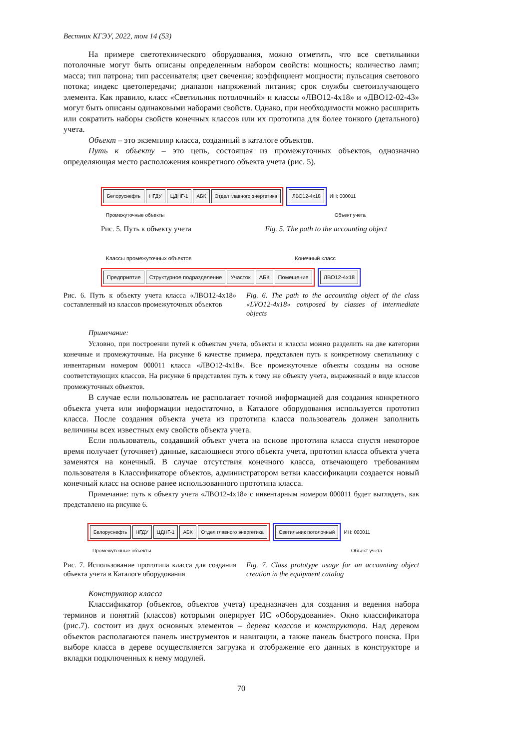Вестник КГЭУ, 2022, том 14 (53)
На примере светотехнического оборудования, можно отметить, что все светильники потолочные могут быть описаны определенным набором свойств: мощность; количество ламп; масса; тип патрона; тип рассеивателя; цвет свечения; коэффициент мощности; пульсация светового потока; индекс цветопередачи; диапазон напряжений питания; срок службы светоизлучающего элемента. Как правило, класс «Светильник потолочный» и классы «ЛВО12-4х18» и «ДВО12-02-43» могут быть описаны одинаковыми наборами свойств. Однако, при необходимости можно расширить или сократить наборы свойств конечных классов или их прототипа для более тонкого (детального) учета.
Объект – это экземпляр класса, созданный в каталоге объектов.
Путь к объекту – это цепь, состоящая из промежуточных объектов, однозначно определяющая место расположения конкретного объекта учета (рис. 5).
Белоруснефть НГДУ ЦДНГ-1 АБК Отдел главного энергетика
ЛВО12-4х18
ИН: 000011
Промежуточные объекты Объект учета
Рис. 5. Путь к объекту учета Fig. 5. The path to the accounting object
Классы промежуточных объектов Конечный класс
Предприятие Структурное подразделение Участок АБК Помещение
ЛВО12-4х18
Рис. 6. Путь к объекту учета класса «ЛВО12-4х18» составленный из классов промежуточных объектов
Fig. 6. The path to the accounting object of the class «LVO12-4x18» composed by classes of intermediate objects
Примечание:
Условно, при построении путей к объектам учета, объекты и классы можно разделить на две категории конечные и промежуточные. На рисунке 6 качестве примера, представлен путь к конкретному светильнику с инвентарным номером 000011 класса «ЛВО12-4х18». Все промежуточные объекты созданы на основе соответствующих классов. На рисунке 6 представлен путь к тому же объекту учета, выраженный в виде классов промежуточных объектов.
В случае если пользователь не располагает точной информацией для создания конкретного объекта учета или информации недостаточно, в Каталоге оборудования используется прототип класса. После создания объекта учета из прототипа класса пользователь должен заполнить величины всех известных ему свойств объекта учета.
Если пользователь, создавший объект учета на основе прототипа класса спустя некоторое время получает (уточняет) данные, касающиеся этого объекта учета, прототип класса объекта учета заменятся на конечный. В случае отсутствия конечного класса, отвечающего требованиям пользователя в Классификаторе объектов, администратором ветви классификации создается новый конечный класс на основе ранее использованного прототипа класса.
Примечание: путь к объекту учета «ЛВО12-4х18» с инвентарным номером 000011 будет выглядеть, как представлено на рисунке 6.
Белоруснефть НГДУ ЦДНГ-1 АБК Отдел главного энергетика
Светильник потолочный
ИН: 000011
Промежуточные объекты Объект учета
Рис. 7. Использование прототипа класса для создания объекта учета в Каталоге оборудования
Fig. 7. Class prototype usage for an accounting object creation in the equipment catalog
Конструктор класса
Классификатор (объектов, объектов учета) предназначен для создания и ведения набора терминов и понятий (классов) которыми оперирует ИС «Оборудование». Окно классификатора (рис.7). состоит из двух основных элементов – дерева классов и конструктора. Над деревом объектов располагаются панель инструментов и навигации, а также панель быстрого поиска. При выборе класса в дереве осуществляется загрузка и отображение его данных в конструкторе и вкладки подключенных к нему модулей.
70